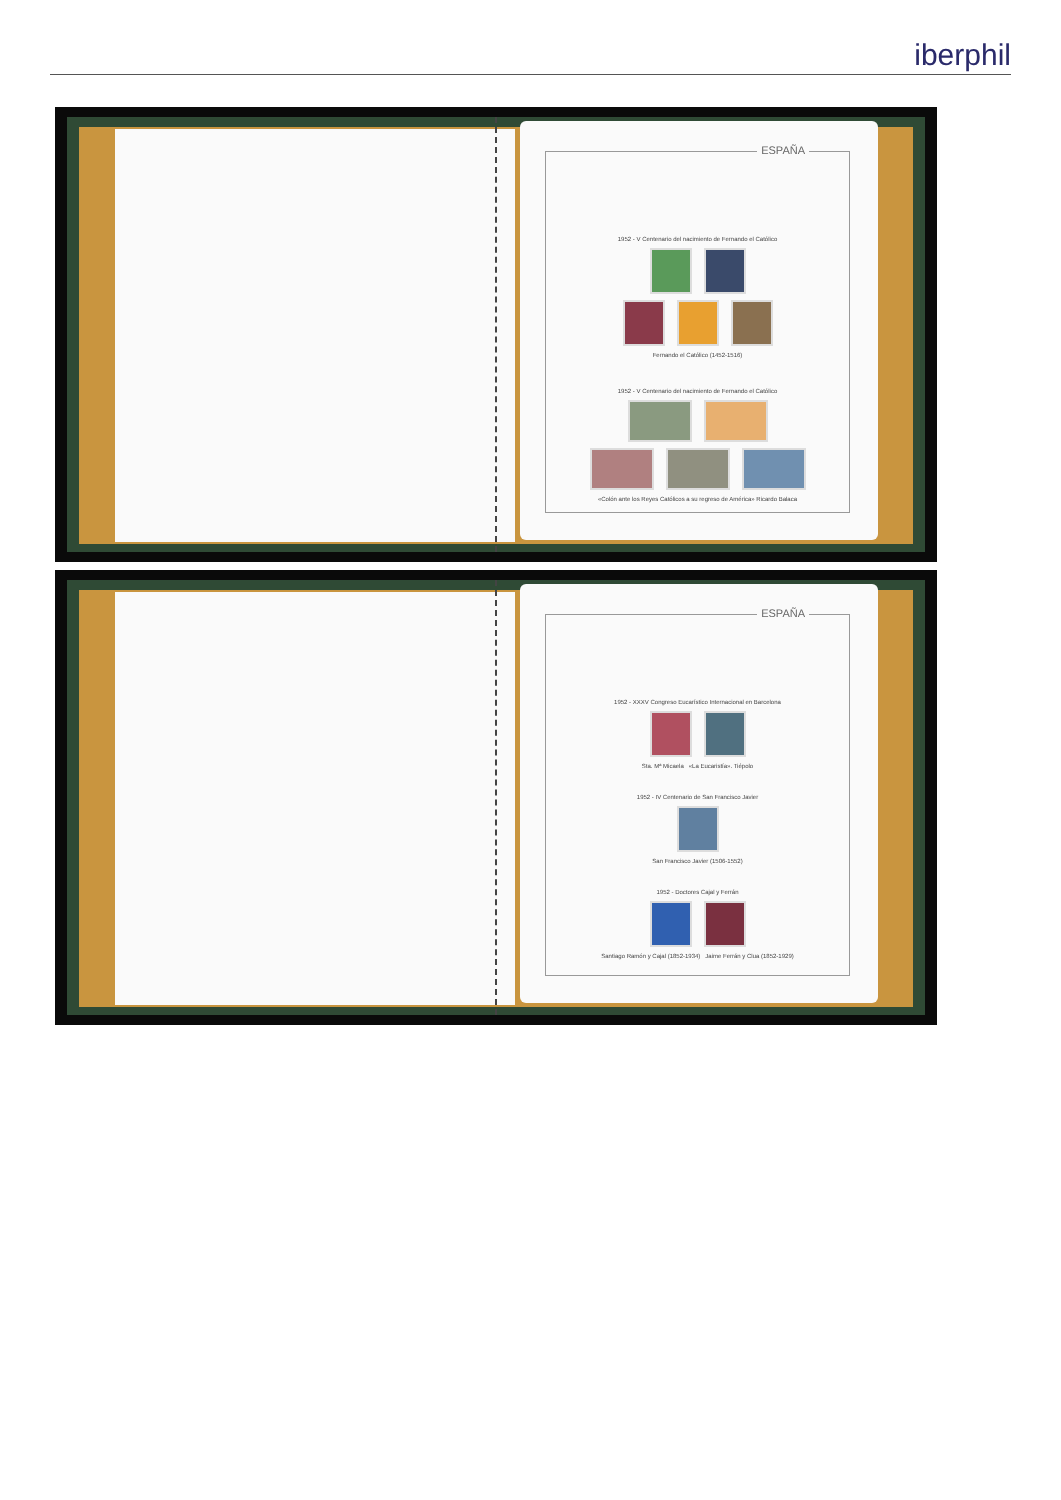iberphil
ESPAÑA
1952 - V Centenario del nacimiento de Fernando el Católico
Fernando el Católico (1452-1516)
1952 - V Centenario del nacimiento de Fernando el Católico
«Colón ante los Reyes Católicos a su regreso de América» Ricardo Balaca
ESPAÑA
1952 - XXXV Congreso Eucarístico Internacional en Barcelona
Sta. Mª Micaela «La Eucaristía». Tiépolo
1952 - IV Centenario de San Francisco Javier
San Francisco Javier (1506-1552)
1952 - Doctores Cajal y Ferrán
Santiago Ramón y Cajal (1852-1934) Jaime Ferrán y Clua (1852-1929)